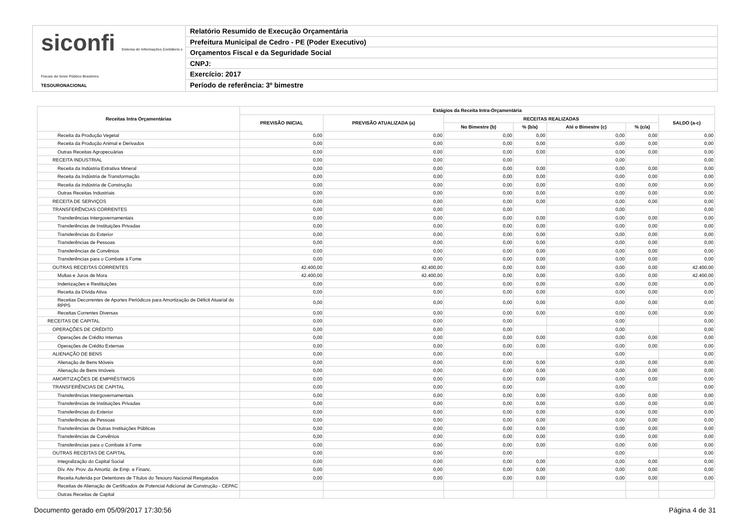siconfi Sistema de Informações Contábeis e Fiscais do Setor Público Brasileiro
TESOURONACIONAL
Relatório Resumido de Execução Orçamentária
Prefeitura Municipal de Cedro - PE (Poder Executivo)
Orçamentos Fiscal e da Seguridade Social
CNPJ:
Exercício: 2017
Período de referência: 3º bimestre
| Receitas Intra Orçamentárias | Estágios da Receita Intra-Orçamentária | | | | | | |
| --- | --- | --- | --- | --- | --- | --- | --- |
| | PREVISÃO INICIAL | PREVISÃO ATUALIZADA (a) | RECEITAS REALIZADAS | | | | SALDO (a-c) |
| | | | No Bimestre (b) | % (b/a) | Até o Bimestre (c) | % (c/a) | |
| Receita da Produção Vegetal | 0,00 | 0,00 | 0,00 | 0,00 | 0,00 | 0,00 | 0,00 |
| Receita da Produção Animal e Derivados | 0,00 | 0,00 | 0,00 | 0,00 | 0,00 | 0,00 | 0,00 |
| Outras Receitas Agropecuárias | 0,00 | 0,00 | 0,00 | 0,00 | 0,00 | 0,00 | 0,00 |
| RECEITA INDUSTRIAL | 0,00 | 0,00 | 0,00 | | 0,00 | | 0,00 |
| Receita da Indústria Extrativa Mineral | 0,00 | 0,00 | 0,00 | 0,00 | 0,00 | 0,00 | 0,00 |
| Receita da Indústria de Transformação | 0,00 | 0,00 | 0,00 | 0,00 | 0,00 | 0,00 | 0,00 |
| Receita da Indústria de Construção | 0,00 | 0,00 | 0,00 | 0,00 | 0,00 | 0,00 | 0,00 |
| Outras Receitas Industriais | 0,00 | 0,00 | 0,00 | 0,00 | 0,00 | 0,00 | 0,00 |
| RECEITA DE SERVIÇOS | 0,00 | 0,00 | 0,00 | 0,00 | 0,00 | 0,00 | 0,00 |
| TRANSFERÊNCIAS CORRENTES | 0,00 | 0,00 | 0,00 | | 0,00 | | 0,00 |
| Transferências Intergovernamentais | 0,00 | 0,00 | 0,00 | 0,00 | 0,00 | 0,00 | 0,00 |
| Transferências de Instituições Privadas | 0,00 | 0,00 | 0,00 | 0,00 | 0,00 | 0,00 | 0,00 |
| Transferências do Exterior | 0,00 | 0,00 | 0,00 | 0,00 | 0,00 | 0,00 | 0,00 |
| Transferências de Pessoas | 0,00 | 0,00 | 0,00 | 0,00 | 0,00 | 0,00 | 0,00 |
| Transferências de Convênios | 0,00 | 0,00 | 0,00 | 0,00 | 0,00 | 0,00 | 0,00 |
| Transferências para o Combate à Fome | 0,00 | 0,00 | 0,00 | 0,00 | 0,00 | 0,00 | 0,00 |
| OUTRAS RECEITAS CORRENTES | 42.400,00 | 42.400,00 | 0,00 | 0,00 | 0,00 | 0,00 | 42.400,00 |
| Multas e Juros de Mora | 42.400,00 | 42.400,00 | 0,00 | 0,00 | 0,00 | 0,00 | 42.400,00 |
| Indenizações e Restituições | 0,00 | 0,00 | 0,00 | 0,00 | 0,00 | 0,00 | 0,00 |
| Receita da Dívida Ativa | 0,00 | 0,00 | 0,00 | 0,00 | 0,00 | 0,00 | 0,00 |
| Receitas Decorrentes de Aportes Periódicos para Amortização de Déficit Atuarial do RPPS | 0,00 | 0,00 | 0,00 | 0,00 | 0,00 | 0,00 | 0,00 |
| Receitas Correntes Diversas | 0,00 | 0,00 | 0,00 | 0,00 | 0,00 | 0,00 | 0,00 |
| RECEITAS DE CAPITAL | 0,00 | 0,00 | 0,00 | | 0,00 | | 0,00 |
| OPERAÇÕES DE CRÉDITO | 0,00 | 0,00 | 0,00 | | 0,00 | | 0,00 |
| Operações de Crédito Internas | 0,00 | 0,00 | 0,00 | 0,00 | 0,00 | 0,00 | 0,00 |
| Operações de Crédito Externas | 0,00 | 0,00 | 0,00 | 0,00 | 0,00 | 0,00 | 0,00 |
| ALIENAÇÃO DE BENS | 0,00 | 0,00 | 0,00 | | 0,00 | | 0,00 |
| Alienação de Bens Móveis | 0,00 | 0,00 | 0,00 | 0,00 | 0,00 | 0,00 | 0,00 |
| Alienação de Bens Imóveis | 0,00 | 0,00 | 0,00 | 0,00 | 0,00 | 0,00 | 0,00 |
| AMORTIZAÇÕES DE EMPRÉSTIMOS | 0,00 | 0,00 | 0,00 | 0,00 | 0,00 | 0,00 | 0,00 |
| TRANSFERÊNCIAS DE CAPITAL | 0,00 | 0,00 | 0,00 | | 0,00 | | 0,00 |
| Transferências Intergovernamentais | 0,00 | 0,00 | 0,00 | 0,00 | 0,00 | 0,00 | 0,00 |
| Transferências de Instituições Privadas | 0,00 | 0,00 | 0,00 | 0,00 | 0,00 | 0,00 | 0,00 |
| Transferências do Exterior | 0,00 | 0,00 | 0,00 | 0,00 | 0,00 | 0,00 | 0,00 |
| Transferências de Pessoas | 0,00 | 0,00 | 0,00 | 0,00 | 0,00 | 0,00 | 0,00 |
| Transferências de Outras Instituições Públicas | 0,00 | 0,00 | 0,00 | 0,00 | 0,00 | 0,00 | 0,00 |
| Transferências de Convênios | 0,00 | 0,00 | 0,00 | 0,00 | 0,00 | 0,00 | 0,00 |
| Transferências para o Combate à Fome | 0,00 | 0,00 | 0,00 | 0,00 | 0,00 | 0,00 | 0,00 |
| OUTRAS RECEITAS DE CAPITAL | 0,00 | 0,00 | 0,00 | | 0,00 | | 0,00 |
| Integralização do Capital Social | 0,00 | 0,00 | 0,00 | 0,00 | 0,00 | 0,00 | 0,00 |
| Dív. Atv. Prov. da Amortiz. de Emp. e Financ. | 0,00 | 0,00 | 0,00 | 0,00 | 0,00 | 0,00 | 0,00 |
| Receita Auferida por Detentores de Títulos do Tesouro Nacional Resgatados | 0,00 | 0,00 | 0,00 | 0,00 | 0,00 | 0,00 | 0,00 |
| Receitas de Alienação de Certificados de Potencial Adicional de Construção - CEPAC | | | | | | | |
| Outras Receitas de Capital | | | | | | | |
Documento gerado em 05/09/2017 17:30:56 Página 4 de 31